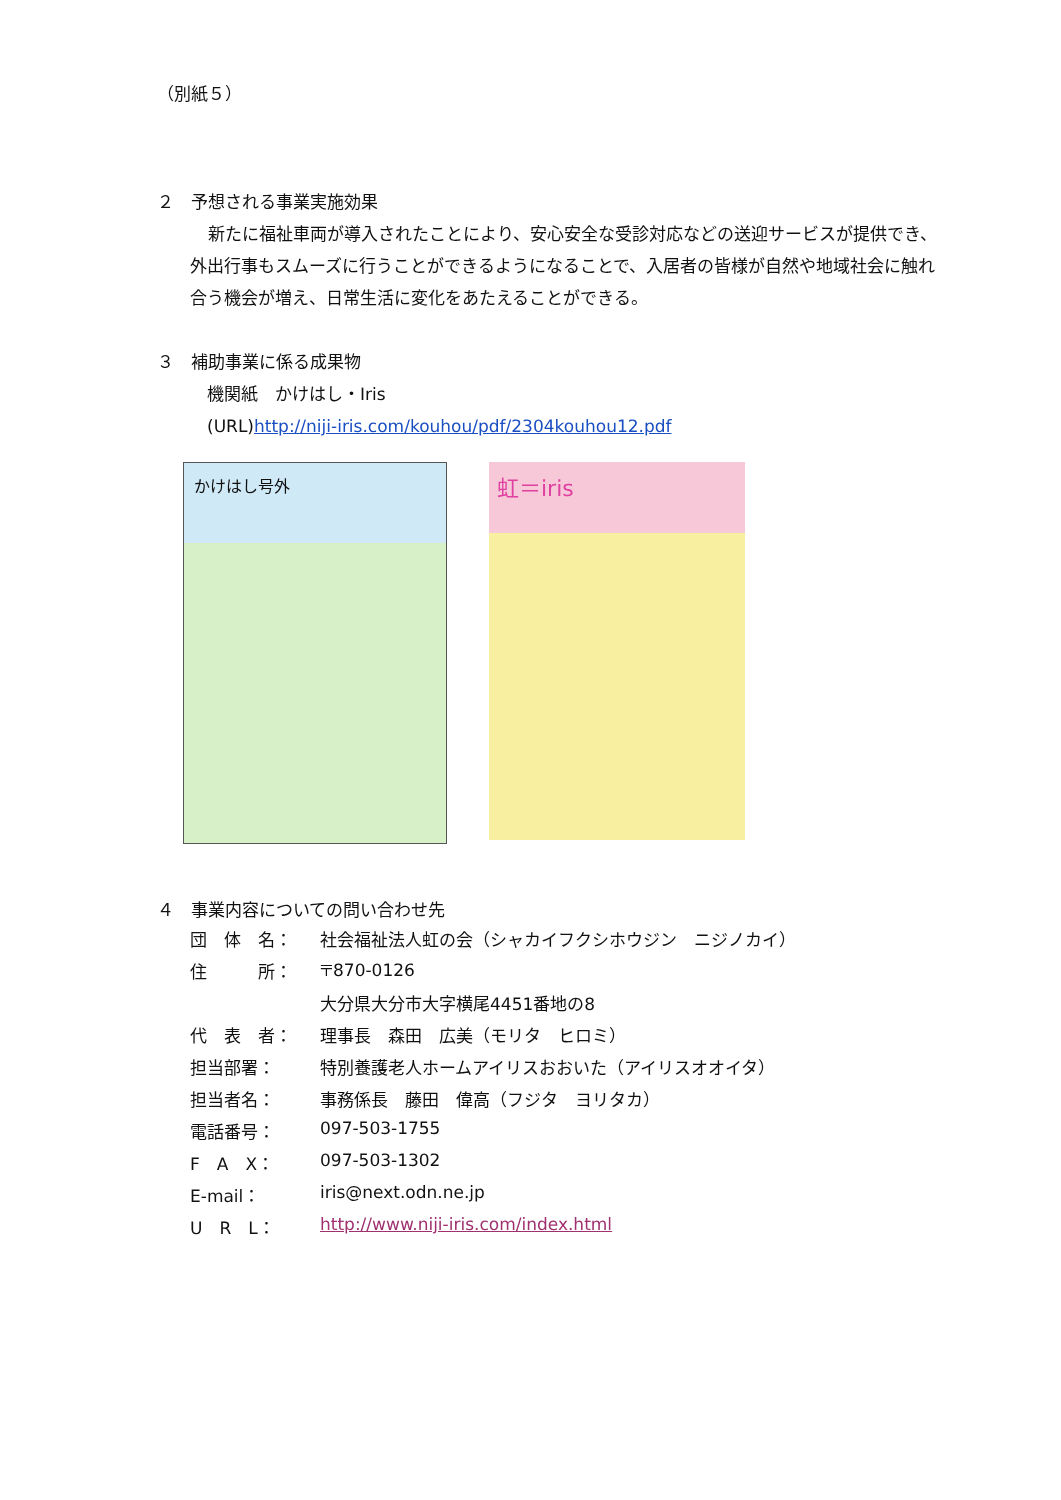（別紙５）
２　予想される事業実施効果
新たに福祉車両が導入されたことにより、安心安全な受診対応などの送迎サービスが提供でき、外出行事もスムーズに行うことができるようになることで、入居者の皆様が自然や地域社会に触れ合う機会が増え、日常生活に変化をあたえることができる。
３　補助事業に係る成果物
　機関紙　かけはし・Iris
　(URL)http://niji-iris.com/kouhou/pdf/2304kouhou12.pdf
かけはし号外
虹＝iris
４　事業内容についての問い合わせ先
| 団 体 名： | 社会福祉法人虹の会（シャカイフクシホウジン ニジノカイ） |
| 住 所： | 〒870-0126 |
| | 大分県大分市大字横尾4451番地の8 |
| 代 表 者： | 理事長 森田 広美（モリタ ヒロミ） |
| 担当部署： | 特別養護老人ホームアイリスおおいた（アイリスオオイタ） |
| 担当者名： | 事務係長 藤田 偉高（フジタ ヨリタカ） |
| 電話番号： | 097-503-1755 |
| F A X： | 097-503-1302 |
| E-mail： | iris@next.odn.ne.jp |
| U R L： | http://www.niji-iris.com/index.html |